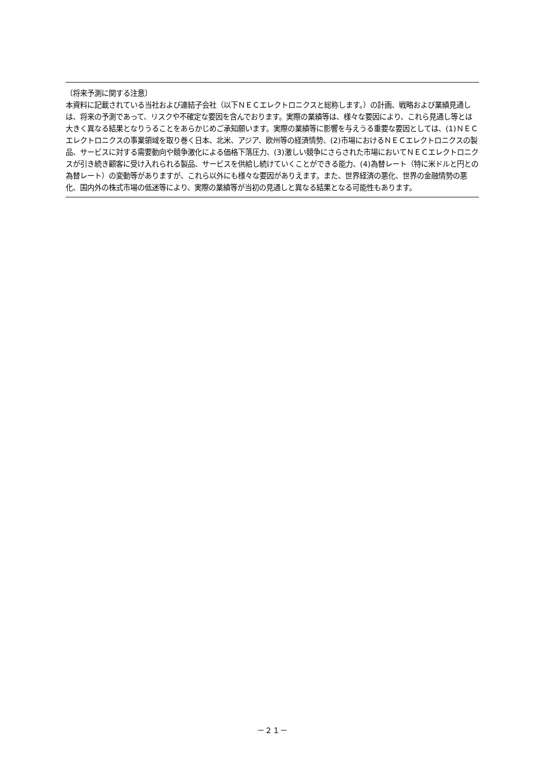〔将来予測に関する注意〕
本資料に記載されている当社および連結子会社（以下ＮＥＣエレクトロニクスと総称します。）の計画、戦略および業績見通しは、将来の予測であって、リスクや不確定な要因を含んでおります。実際の業績等は、様々な要因により、これら見通し等とは大きく異なる結果となりうることをあらかじめご承知願います。実際の業績等に影響を与えうる重要な要因としては、(1)ＮＥＣエレクトロニクスの事業領域を取り巻く日本、北米、アジア、欧州等の経済情勢、(2)市場におけるＮＥＣエレクトロニクスの製品、サービスに対する需要動向や競争激化による価格下落圧力、(3)激しい競争にさらされた市場においてＮＥＣエレクトロニクスが引き続き顧客に受け入れられる製品、サービスを供給し続けていくことができる能力、(4)為替レート（特に米ドルと円との為替レート）の変動等がありますが、これら以外にも様々な要因がありえます。また、世界経済の悪化、世界の金融情勢の悪化、国内外の株式市場の低迷等により、実際の業績等が当初の見通しと異なる結果となる可能性もあります。
－２１－